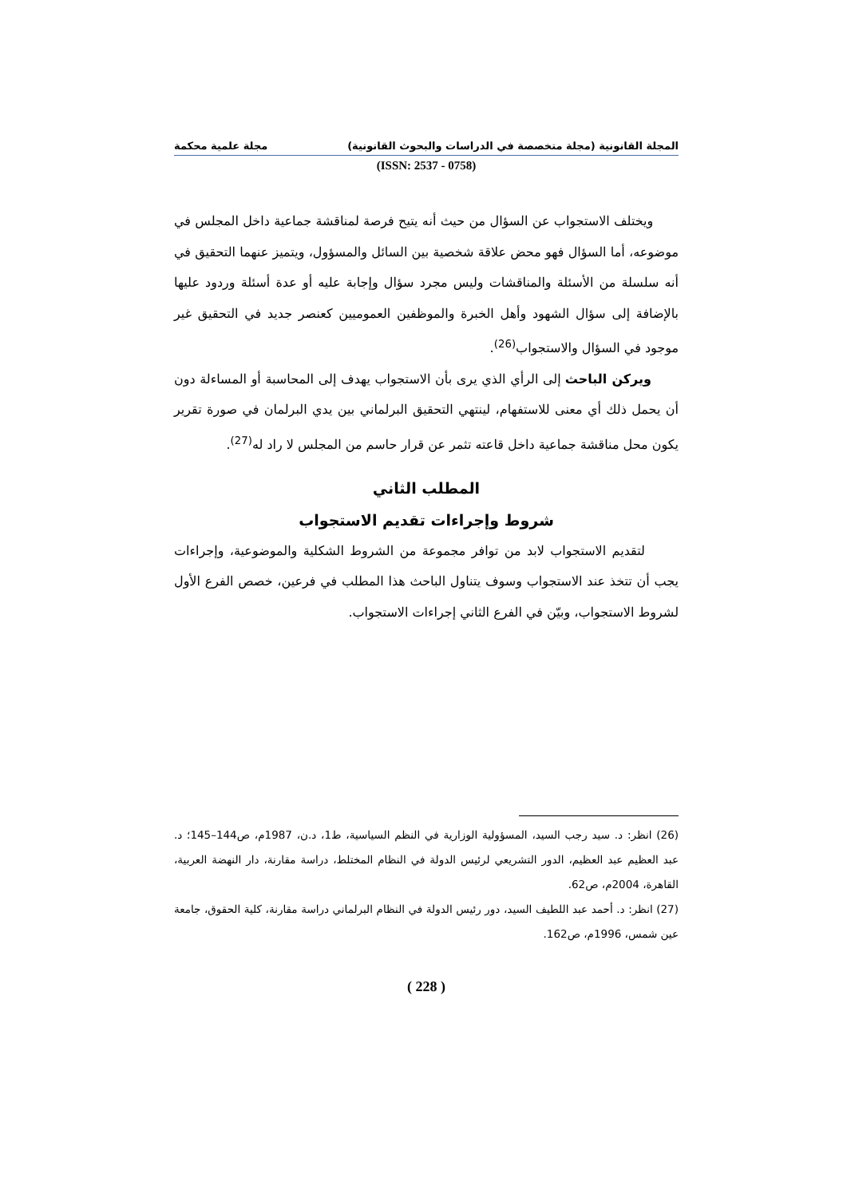المجلة القانونية (مجلة متخصصة في الدراسات والبحوث القانونية) مجلة علمية محكمة
(ISSN: 2537 - 0758)
ويختلف الاستجواب عن السؤال من حيث أنه يتيح فرصة لمناقشة جماعية داخل المجلس في موضوعه، أما السؤال فهو محض علاقة شخصية بين السائل والمسؤول، ويتميز عنهما التحقيق في أنه سلسلة من الأسئلة والمناقشات وليس مجرد سؤال وإجابة عليه أو عدة أسئلة وردود عليها بالإضافة إلى سؤال الشهود وأهل الخبرة والموظفين العموميين كعنصر جديد في التحقيق غير موجود في السؤال والاستجواب<sup>(26)</sup>.
ويركن الباحث إلى الرأي الذي يرى بأن الاستجواب يهدف إلى المحاسبة أو المساءلة دون أن يحمل ذلك أي معنى للاستفهام، لينتهي التحقيق البرلماني بين يدي البرلمان في صورة تقرير يكون محل مناقشة جماعية داخل قاعته تثمر عن قرار حاسم من المجلس لا راد له<sup>(27)</sup>.
المطلب الثاني
شروط وإجراءات تقديم الاستجواب
لتقديم الاستجواب لابد من توافر مجموعة من الشروط الشكلية والموضوعية، وإجراءات يجب أن تتخذ عند الاستجواب وسوف يتناول الباحث هذا المطلب في فرعين، خصص الفرع الأول لشروط الاستجواب، وبيّن في الفرع الثاني إجراءات الاستجواب.
(26) انظر: د. سيد رجب السيد، المسؤولية الوزارية في النظم السياسية، ط1، د.ن، 1987م، ص144–145؛ د. عبد العظيم عبد العظيم، الدور التشريعي لرئيس الدولة في النظام المختلط، دراسة مقارنة، دار النهضة العربية، القاهرة، 2004م، ص62.
(27) انظر: د. أحمد عبد اللطيف السيد، دور رئيس الدولة في النظام البرلماني دراسة مقارنة، كلية الحقوق، جامعة عين شمس، 1996م، ص162.
( 228 )